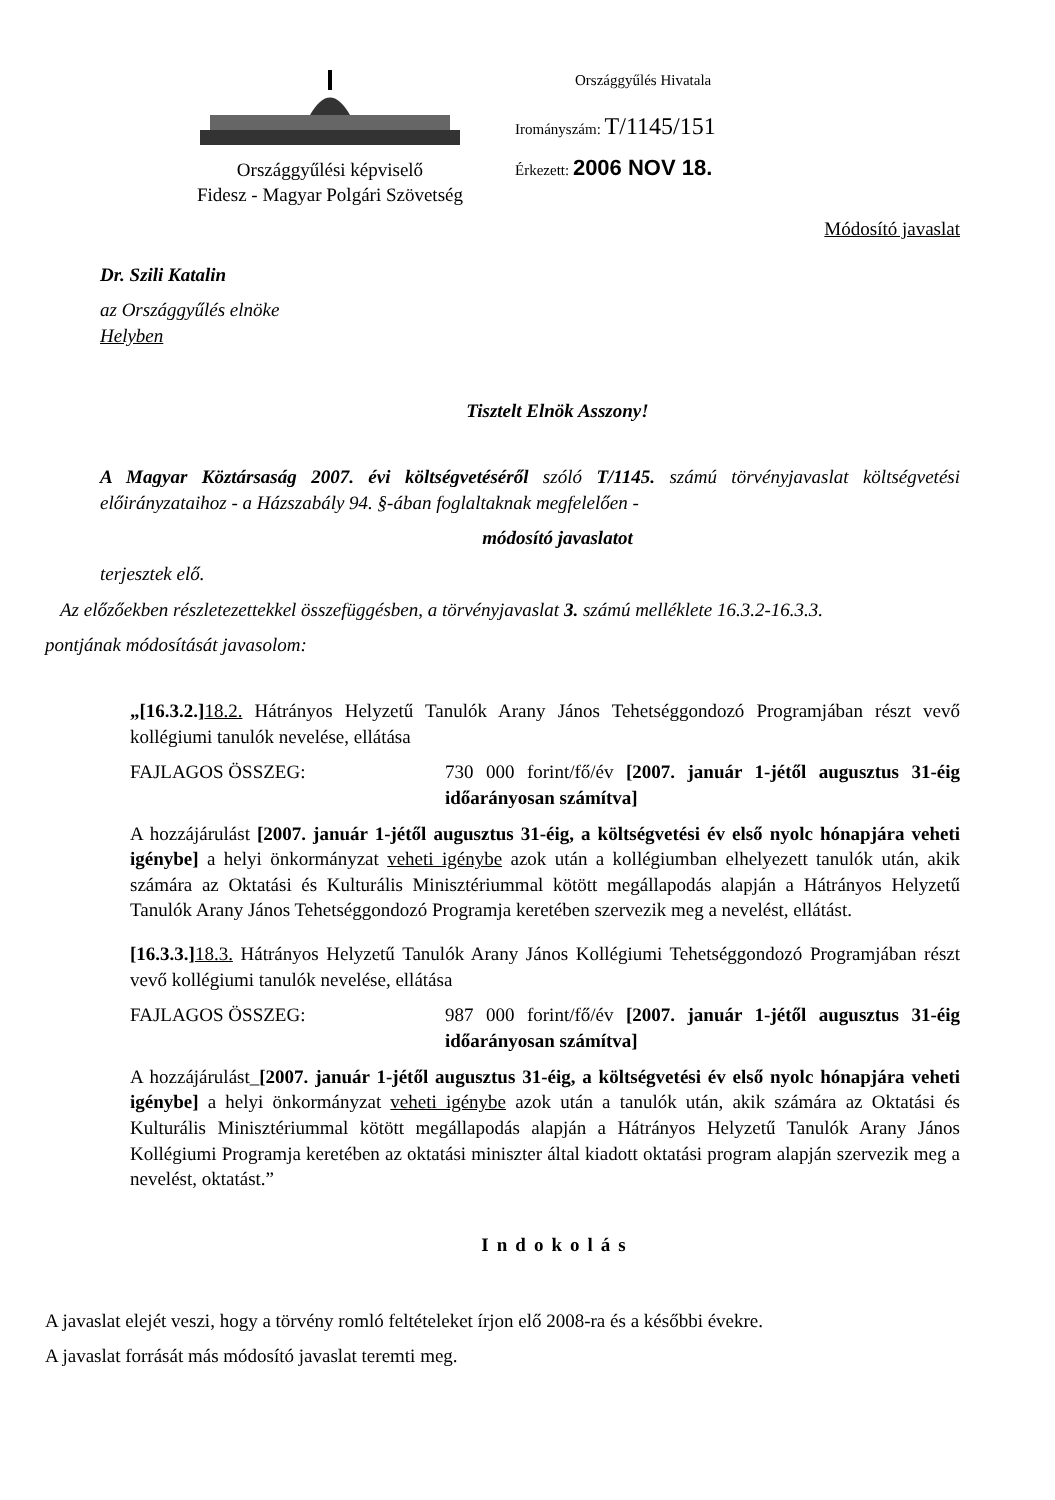Országgyűlési képviselő
Fidesz - Magyar Polgári Szövetség
Országgyűlés Hivatala
Irományszám: T/1145/151
Érkezett: 2006 NOV 18.
Módosító javaslat
Dr. Szili Katalin
az Országgyűlés elnöke
Helyben
Tisztelt Elnök Asszony!
A Magyar Köztársaság 2007. évi költségvetéséről szóló T/1145. számú törvényjavaslat költségvetési előirányzataihoz - a Házszabály 94. §-ában foglaltaknak megfelelően -
módosító javaslatot
terjesztek elő.
Az előzőekben részletezettekkel összefüggésben, a törvényjavaslat 3. számú melléklete 16.3.2-16.3.3.
pontjának módosítását javasolom:
„[16.3.2.] 18.2. Hátrányos Helyzetű Tanulók Arany János Tehetséggondozó Programjában részt vevő kollégiumi tanulók nevelése, ellátása
FAJLAGOS ÖSSZEG: 730 000 forint/fő/év [2007. január 1-jétől augusztus 31-éig időarányosan számítva]
A hozzájárulást [2007. január 1-jétől augusztus 31-éig, a költségvetési év első nyolc hónapjára veheti igénybe] a helyi önkormányzat veheti igénybe azok után a kollégiumban elhelyezett tanulók után, akik számára az Oktatási és Kulturális Minisztériummal kötött megállapodás alapján a Hátrányos Helyzetű Tanulók Arany János Tehetséggondozó Programja keretében szervezik meg a nevelést, ellátást.
[16.3.3.] 18.3. Hátrányos Helyzetű Tanulók Arany János Kollégiumi Tehetséggondozó Programjában részt vevő kollégiumi tanulók nevelése, ellátása
FAJLAGOS ÖSSZEG: 987 000 forint/fő/év [2007. január 1-jétől augusztus 31-éig időarányosan számítva]
A hozzájárulást_[2007. január 1-jétől augusztus 31-éig, a költségvetési év első nyolc hónapjára veheti igénybe] a helyi önkormányzat veheti igénybe azok után a tanulók után, akik számára az Oktatási és Kulturális Minisztériummal kötött megállapodás alapján a Hátrányos Helyzetű Tanulók Arany János Kollégiumi Programja keretében az oktatási miniszter által kiadott oktatási program alapján szervezik meg a nevelést, oktatást.”
Indokolás
A javaslat elejét veszi, hogy a törvény romló feltételeket írjon elő 2008-ra és a későbbi évekre.
A javaslat forrását más módosító javaslat teremti meg.